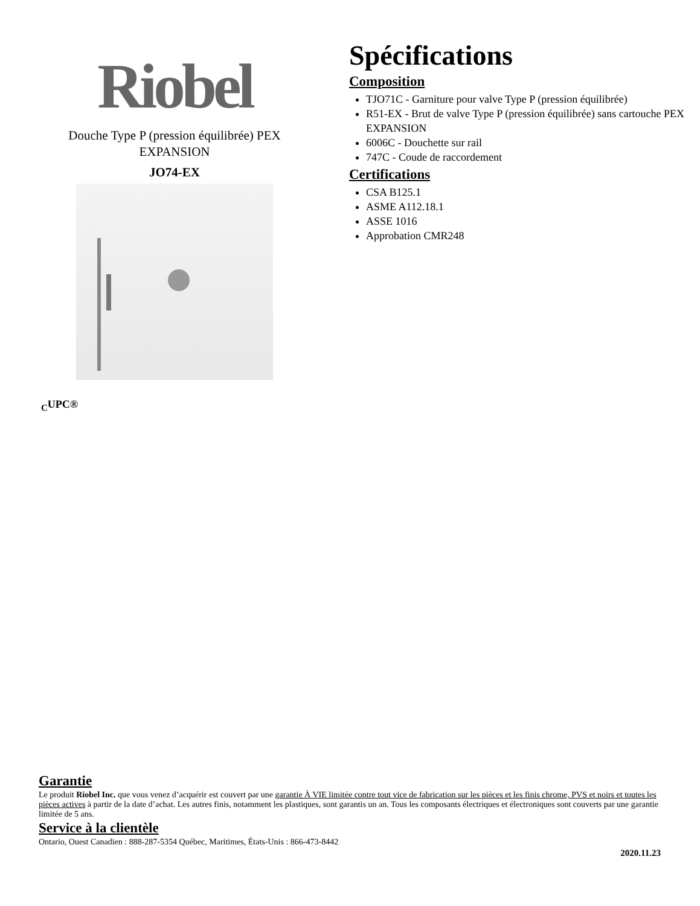Riobel
Douche Type P (pression équilibrée) PEX
EXPANSION
JO74-EX
Spécifications
Composition
TJO71C - Garniture pour valve Type P (pression équilibrée)
R51-EX - Brut de valve Type P (pression équilibrée) sans cartouche PEX EXPANSION
6006C - Douchette sur rail
747C - Coude de raccordement
Certifications
CSA B125.1
ASME A112.18.1
ASSE 1016
Approbation CMR248
<sub>C</sub>UPC®
Garantie
Le produit Riobel Inc. que vous venez d’acquérir est couvert par une garantie À VIE limitée contre tout vice de fabrication sur les pièces et les finis chrome, PVS et noirs et toutes les pièces actives à partir de la date d’achat. Les autres finis, notamment les plastiques, sont garantis un an. Tous les composants électriques et électroniques sont couverts par une garantie limitée de 5 ans.
Service à la clientèle
Ontario, Ouest Canadien : 888-287-5354 Québec, Maritimes, États-Unis : 866-473-8442
2020.11.23